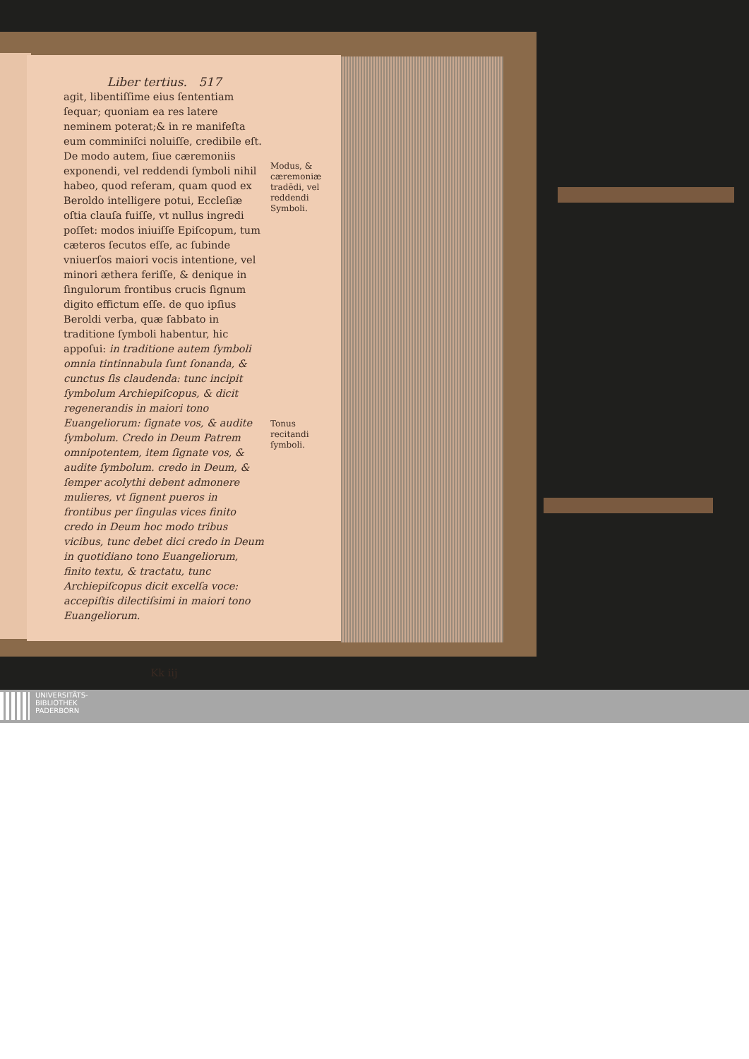Liber tertius. 517
agit, libentiſſime eius ſententiam ſequar; quoniam ea res latere neminem poterat;& in re manifeſta eum comminiſci noluiſſe, credibile eſt. De modo autem, ſiue cæremoniis exponendi, vel reddendi ſymboli nihil habeo, quod referam, quam quod ex Beroldo intelligere potui, Eccleſiæ oſtia clauſa fuiſſe, vt nullus ingredi poſſet: modos iniuiſſe Epiſcopum, tum cæteros ſecutos eſſe, ac ſubinde vniuerſos maiori vocis intentione, vel minori æthera feriſſe, & denique in ſingulorum frontibus crucis ſignum digito effictum eſſe. de quo ipſius Beroldi verba, quæ ſabbato in traditione ſymboli habentur, hic appoſui: in traditione autem ſymboli omnia tintinnabula ſunt ſonanda, & cunctus ſis claudenda: tunc incipit ſymbolum Archiepiſcopus, & dicit regenerandis in maiori tono Euangeliorum: ſignate vos, & audite ſymbolum. Credo in Deum Patrem omnipotentem, item ſignate vos, & audite ſymbolum. credo in Deum, & ſemper acolythi debent admonere mulieres, vt ſignent pueros in frontibus per ſingulas vices finito credo in Deum hoc modo tribus vicibus, tunc debet dici credo in Deum in quotidiano tono Euangeliorum, finito textu, & tractatu, tunc Archiepiſcopus dicit excelſa voce: accepiſtis dilectiſsimi in maiori tono Euangeliorum.
Kk iij
Modus, & cæremoniæ tradēdi, vel reddendi Symboli.
Tonus recitandi ſymboli.
UNIVERSITÄTS-
BIBLIOTHEK
PADERBORN